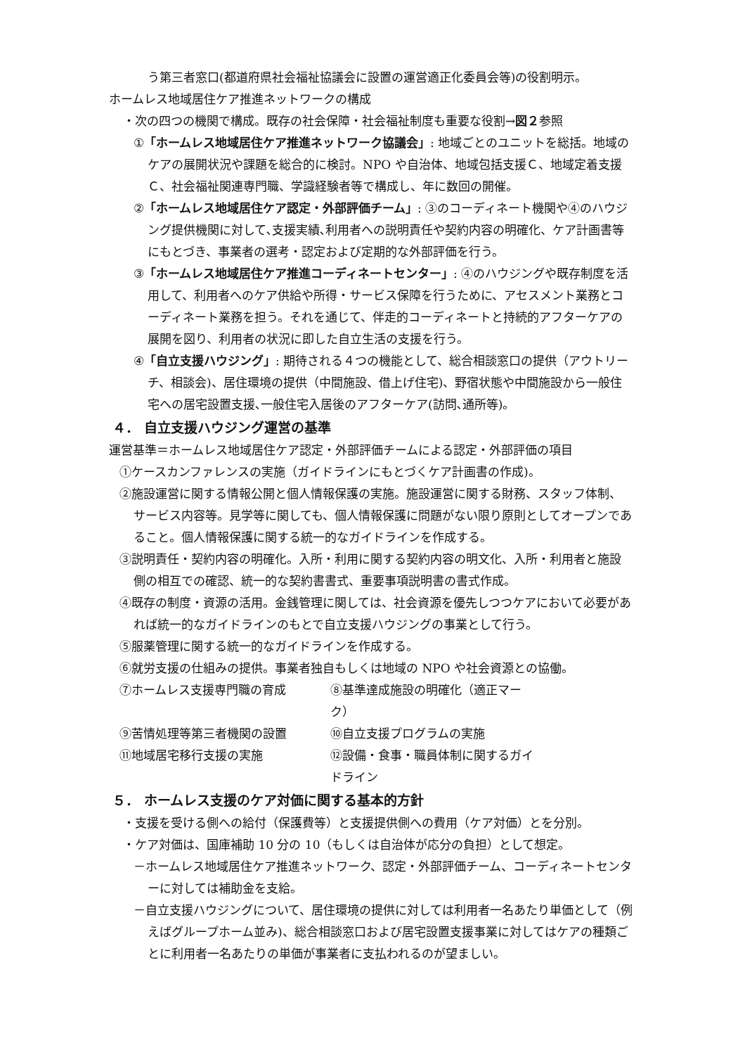う第三者窓口(都道府県社会福祉協議会に設置の運営適正化委員会等)の役割明示。
ホームレス地域居住ケア推進ネットワークの構成
・次の四つの機関で構成。既存の社会保障・社会福祉制度も重要な役割→図２参照
①「ホームレス地域居住ケア推進ネットワーク協議会」: 地域ごとのユニットを総括。地域のケアの展開状況や課題を総合的に検討。NPO や自治体、地域包括支援Ｃ、地域定着支援Ｃ、社会福祉関連専門職、学識経験者等で構成し、年に数回の開催。
②「ホームレス地域居住ケア認定・外部評価チーム」: ③のコーディネート機関や④のハウジング提供機関に対して､支援実績､利用者への説明責任や契約内容の明確化、ケア計画書等にもとづき、事業者の選考・認定および定期的な外部評価を行う。
③「ホームレス地域居住ケア推進コーディネートセンター」: ④のハウジングや既存制度を活用して、利用者へのケア供給や所得・サービス保障を行うために、アセスメント業務とコーディネート業務を担う。それを通じて、伴走的コーディネートと持続的アフターケアの展開を図り、利用者の状況に即した自立生活の支援を行う。
④「自立支援ハウジング」: 期待される４つの機能として、総合相談窓口の提供（アウトリーチ、相談会)、居住環境の提供（中間施設、借上げ住宅)、野宿状態や中間施設から一般住宅への居宅設置支援､一般住宅入居後のアフターケア(訪問､通所等)。
４． 自立支援ハウジング運営の基準
運営基準＝ホームレス地域居住ケア認定・外部評価チームによる認定・外部評価の項目
①ケースカンファレンスの実施（ガイドラインにもとづくケア計画書の作成)。
②施設運営に関する情報公開と個人情報保護の実施。施設運営に関する財務、スタッフ体制、サービス内容等。見学等に関しても、個人情報保護に問題がない限り原則としてオープンであること。個人情報保護に関する統一的なガイドラインを作成する。
③説明責任・契約内容の明確化。入所・利用に関する契約内容の明文化、入所・利用者と施設側の相互での確認、統一的な契約書書式、重要事項説明書の書式作成。
④既存の制度・資源の活用。金銭管理に関しては、社会資源を優先しつつケアにおいて必要があれば統一的なガイドラインのもとで自立支援ハウジングの事業として行う。
⑤服薬管理に関する統一的なガイドラインを作成する。
⑥就労支援の仕組みの提供。事業者独自もしくは地域の NPO や社会資源との協働。
⑦ホームレス支援専門職の育成 ⑧基準達成施設の明確化（適正マーク）
⑨苦情処理等第三者機関の設置 ⑩自立支援プログラムの実施
⑪地域居宅移行支援の実施 ⑫設備・食事・職員体制に関するガイドライン
５． ホームレス支援のケア対価に関する基本的方針
・支援を受ける側への給付（保護費等）と支援提供側への費用（ケア対価）とを分別。
・ケア対価は、国庫補助 10 分の 10（もしくは自治体が応分の負担）として想定。
－ホームレス地域居住ケア推進ネットワーク、認定・外部評価チーム、コーディネートセンターに対しては補助金を支給。
－自立支援ハウジングについて、居住環境の提供に対しては利用者一名あたり単価として（例えばグループホーム並み)、総合相談窓口および居宅設置支援事業に対してはケアの種類ごとに利用者一名あたりの単価が事業者に支払われるのが望ましい。